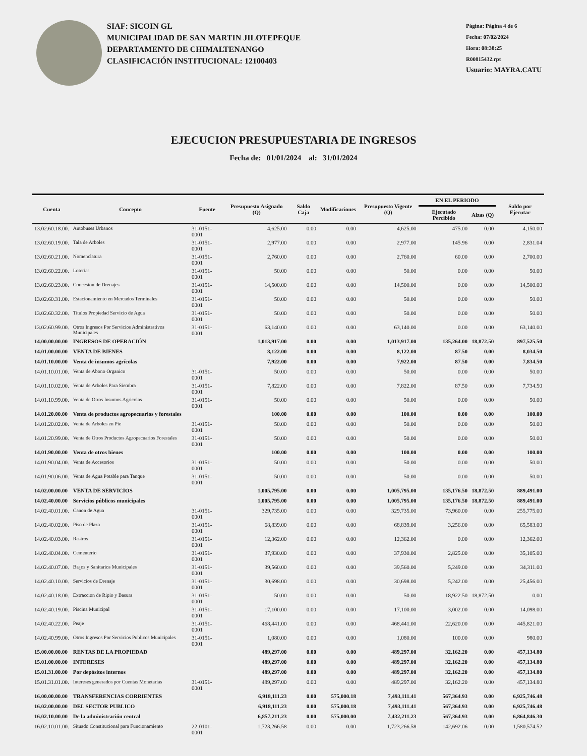SIAF: SICOIN GL
MUNICIPALIDAD DE SAN MARTIN JILOTEPEQUE
DEPARTAMENTO DE CHIMALTENANGO
CLASIFICACIÓN INSTITUCIONAL: 12100403
Página: Página 4 de 6
Fecha: 07/02/2024
Hora: 08:38:25
R00815432.rpt
Usuario: MAYRA.CATU
EJECUCION PRESUPUESTARIA DE INGRESOS
Fecha de: 01/01/2024 al: 31/01/2024
| Cuenta | Concepto | Fuente | Presupuesto Asignado (Q) | Saldo Caja | Modificaciones | Presupuesto Vigente (Q) | EN EL PERIODO | | Saldo por Ejecutar |
| --- | --- | --- | --- | --- | --- | --- | --- | --- | --- |
| | | | | | | | Ejecutado Percibido | Alzas (Q) | |
| 13.02.60.18.00. | Autobuses Urbanos | 31-0151-0001 | 4,625.00 | 0.00 | 0.00 | 4,625.00 | 475.00 | 0.00 | 4,150.00 |
| 13.02.60.19.00. | Tala de Arboles | 31-0151-0001 | 2,977.00 | 0.00 | 0.00 | 2,977.00 | 145.96 | 0.00 | 2,831.04 |
| 13.02.60.21.00. | Nomenclatura | 31-0151-0001 | 2,760.00 | 0.00 | 0.00 | 2,760.00 | 60.00 | 0.00 | 2,700.00 |
| 13.02.60.22.00. | Loterias | 31-0151-0001 | 50.00 | 0.00 | 0.00 | 50.00 | 0.00 | 0.00 | 50.00 |
| 13.02.60.23.00. | Concesion de Drenajes | 31-0151-0001 | 14,500.00 | 0.00 | 0.00 | 14,500.00 | 0.00 | 0.00 | 14,500.00 |
| 13.02.60.31.00. | Estacionamiento en Mercados Terminales | 31-0151-0001 | 50.00 | 0.00 | 0.00 | 50.00 | 0.00 | 0.00 | 50.00 |
| 13.02.60.32.00. | Titulos Propiedad Servicio de Agua | 31-0151-0001 | 50.00 | 0.00 | 0.00 | 50.00 | 0.00 | 0.00 | 50.00 |
| 13.02.60.99.00. | Otros Ingresos Por Servicios Administrativos Municipales | 31-0151-0001 | 63,140.00 | 0.00 | 0.00 | 63,140.00 | 0.00 | 0.00 | 63,140.00 |
| 14.00.00.00.00 | INGRESOS DE OPERACIÓN | | 1,013,917.00 | 0.00 | 0.00 | 1,013,917.00 | 135,264.00 | 18,872.50 | 897,525.50 |
| 14.01.00.00.00 | VENTA DE BIENES | | 8,122.00 | 0.00 | 0.00 | 8,122.00 | 87.50 | 0.00 | 8,034.50 |
| 14.01.10.00.00 | Venta de insumos agrícolas | | 7,922.00 | 0.00 | 0.00 | 7,922.00 | 87.50 | 0.00 | 7,834.50 |
| 14.01.10.01.00. | Venta de Abono Organico | 31-0151-0001 | 50.00 | 0.00 | 0.00 | 50.00 | 0.00 | 0.00 | 50.00 |
| 14.01.10.02.00. | Venta de Arboles Para Siembra | 31-0151-0001 | 7,822.00 | 0.00 | 0.00 | 7,822.00 | 87.50 | 0.00 | 7,734.50 |
| 14.01.10.99.00. | Venta de Otros Insumos Agricolas | 31-0151-0001 | 50.00 | 0.00 | 0.00 | 50.00 | 0.00 | 0.00 | 50.00 |
| 14.01.20.00.00 | Venta de productos agropecuarios y forestales | | 100.00 | 0.00 | 0.00 | 100.00 | 0.00 | 0.00 | 100.00 |
| 14.01.20.02.00. | Venta de Arboles en Pie | 31-0151-0001 | 50.00 | 0.00 | 0.00 | 50.00 | 0.00 | 0.00 | 50.00 |
| 14.01.20.99.00. | Venta de Otros Productos Agropecuarios Forestales | 31-0151-0001 | 50.00 | 0.00 | 0.00 | 50.00 | 0.00 | 0.00 | 50.00 |
| 14.01.90.00.00 | Venta de otros bienes | | 100.00 | 0.00 | 0.00 | 100.00 | 0.00 | 0.00 | 100.00 |
| 14.01.90.04.00. | Venta de Accesorios | 31-0151-0001 | 50.00 | 0.00 | 0.00 | 50.00 | 0.00 | 0.00 | 50.00 |
| 14.01.90.06.00. | Venta de Agua Potable para Tanque | 31-0151-0001 | 50.00 | 0.00 | 0.00 | 50.00 | 0.00 | 0.00 | 50.00 |
| 14.02.00.00.00 | VENTA DE SERVICIOS | | 1,005,795.00 | 0.00 | 0.00 | 1,005,795.00 | 135,176.50 | 18,872.50 | 889,491.00 |
| 14.02.40.00.00 | Servicios públicos municipales | | 1,005,795.00 | 0.00 | 0.00 | 1,005,795.00 | 135,176.50 | 18,872.50 | 889,491.00 |
| 14.02.40.01.00. | Canon de Agua | 31-0151-0001 | 329,735.00 | 0.00 | 0.00 | 329,735.00 | 73,960.00 | 0.00 | 255,775.00 |
| 14.02.40.02.00. | Piso de Plaza | 31-0151-0001 | 68,839.00 | 0.00 | 0.00 | 68,839.00 | 3,256.00 | 0.00 | 65,583.00 |
| 14.02.40.03.00. | Rastros | 31-0151-0001 | 12,362.00 | 0.00 | 0.00 | 12,362.00 | 0.00 | 0.00 | 12,362.00 |
| 14.02.40.04.00. | Cementerio | 31-0151-0001 | 37,930.00 | 0.00 | 0.00 | 37,930.00 | 2,825.00 | 0.00 | 35,105.00 |
| 14.02.40.07.00. | Ba¿os y Sanitarios Municipales | 31-0151-0001 | 39,560.00 | 0.00 | 0.00 | 39,560.00 | 5,249.00 | 0.00 | 34,311.00 |
| 14.02.40.10.00. | Servicios de Drenaje | 31-0151-0001 | 30,698.00 | 0.00 | 0.00 | 30,698.00 | 5,242.00 | 0.00 | 25,456.00 |
| 14.02.40.18.00. | Extraccion de Ripio y Basura | 31-0151-0001 | 50.00 | 0.00 | 0.00 | 50.00 | 18,922.50 | 18,872.50 | 0.00 |
| 14.02.40.19.00. | Piscina Municipal | 31-0151-0001 | 17,100.00 | 0.00 | 0.00 | 17,100.00 | 3,002.00 | 0.00 | 14,098.00 |
| 14.02.40.22.00. | Peaje | 31-0151-0001 | 468,441.00 | 0.00 | 0.00 | 468,441.00 | 22,620.00 | 0.00 | 445,821.00 |
| 14.02.40.99.00. | Otros Ingresos Por Servicios Publicos Municipales | 31-0151-0001 | 1,080.00 | 0.00 | 0.00 | 1,080.00 | 100.00 | 0.00 | 980.00 |
| 15.00.00.00.00 | RENTAS DE LA PROPIEDAD | | 489,297.00 | 0.00 | 0.00 | 489,297.00 | 32,162.20 | 0.00 | 457,134.80 |
| 15.01.00.00.00 | INTERESES | | 489,297.00 | 0.00 | 0.00 | 489,297.00 | 32,162.20 | 0.00 | 457,134.80 |
| 15.01.31.00.00 | Por depósitos internos | | 489,297.00 | 0.00 | 0.00 | 489,297.00 | 32,162.20 | 0.00 | 457,134.80 |
| 15.01.31.01.00. | Intereses generados por Cuentas Monetarias | 31-0151-0001 | 489,297.00 | 0.00 | 0.00 | 489,297.00 | 32,162.20 | 0.00 | 457,134.80 |
| 16.00.00.00.00 | TRANSFERENCIAS CORRIENTES | | 6,918,111.23 | 0.00 | 575,000.18 | 7,493,111.41 | 567,364.93 | 0.00 | 6,925,746.48 |
| 16.02.00.00.00 | DEL SECTOR PUBLICO | | 6,918,111.23 | 0.00 | 575,000.18 | 7,493,111.41 | 567,364.93 | 0.00 | 6,925,746.48 |
| 16.02.10.00.00 | De la administración central | | 6,857,211.23 | 0.00 | 575,000.00 | 7,432,211.23 | 567,364.93 | 0.00 | 6,864,846.30 |
| 16.02.10.01.00. | Situado Constitucional para Funcionamiento | 22-0101-0001 | 1,723,266.58 | 0.00 | 0.00 | 1,723,266.58 | 142,692.06 | 0.00 | 1,580,574.52 |